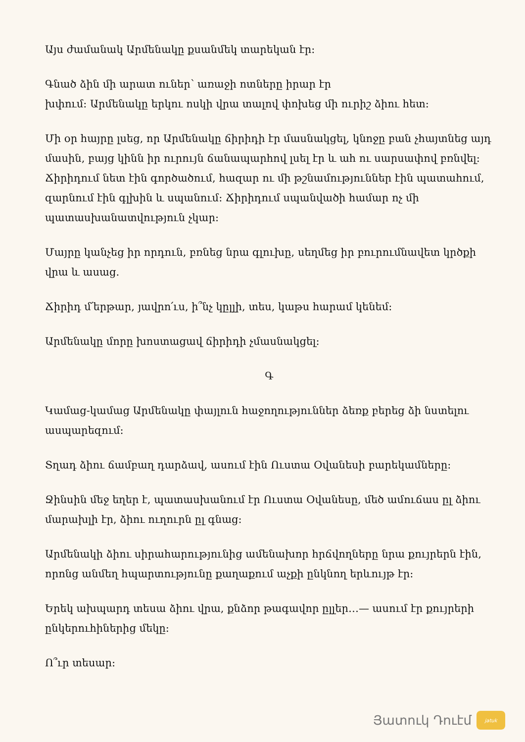Այս ժամանակ Արմենակը քսանմեկ տարեկան էր։
Գնած ձին մի արատ ուներ՝ առաջի ոտները իրար էր
խփում։ Արմենակը երկու ոսկի վրա տալով փոխեց մի ուրիշ ձիու հետ։
Մի օր հայրը լսեց, որ Արմենակը ճիրիդի էր մասնակցել, կնոջը բան չհայտնեց այդ մասին, բայց կինն իր ուրույն ճանապարհով լսել էր և ահ ու սարսափով բռնվել։ Ճիրիդում նետ էին գործածում, հազար ու մի թշնամություններ էին պատահում, զարնում էին գլխին և սպանում։ Ճիրիդում սպանվածի համար ոչ մի պատասխանատվություն չկար։
Մայրը կանչեց իր որդուն, բռնեց նրա գլուխը, սեղմեց իր բուրումնավետ կրծքի վրա և ասաց.
Ճիրիդ մ՛երթար, յավրո՛ւս, ի՞նչ կըլլի, տես, կաթս հարամ կենեմ։
Արմենակը մորը խոստացավ ճիրիդի չմասնակցել։
Գ
Կամաց-կամաց Արմենակը փայլուն հաջողություններ ձեռք բերեց ձի նստելու ասպարեզում։
Տղադ ձիու ճամբաղ դարձավ, ասում էին Ուստա Օվանեսի բարեկամները։
Ջինսին մեջ եղեր է, պատասխանում էր Ուստա Օվանեսը, մեծ ամուճաս ըլ ձիու մարախլի էր, ձիու ուղուրն ըլ գնաց։
Արմենակի ձիու սիրահարությունից ամենախոր հրճվողները նրա քույրերն էին, որոնց անմեղ հպարտությունը քաղաքում աչքի ընկնող երևույթ էր։
Երեկ ախպարդ տեսա ձիու վրա, քնձոր թագավոր ըլլեր…— ասում էր քույրերի ընկերուհիներից մեկը։
Ո՞ւր տեսար։
Յատուկ Դուէմ
jatuk